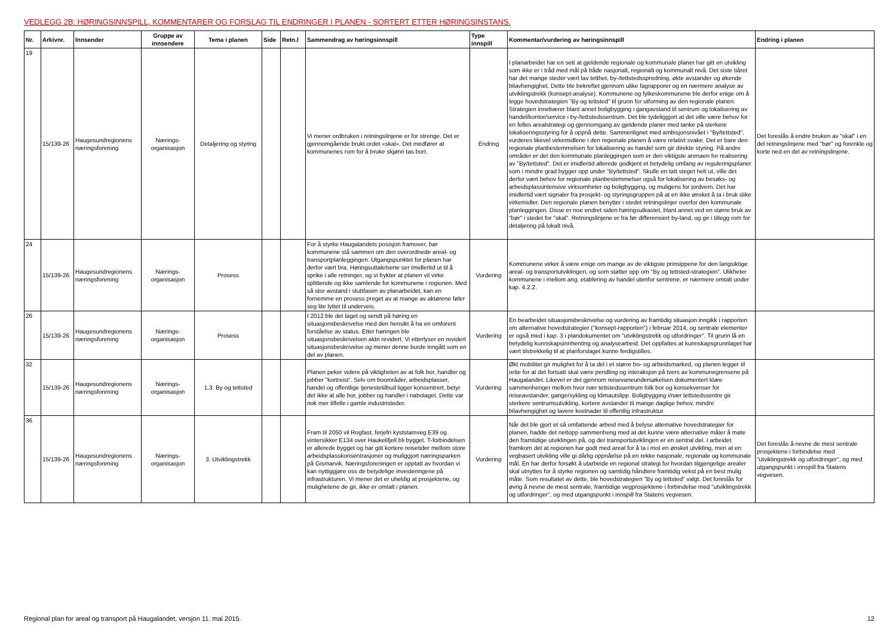VEDLEGG 2B: HØRINGSINNSPILL, KOMMENTARER OG FORSLAG TIL ENDRINGER I PLANEN - SORTERT ETTER HØRINGSINSTANS.
| Nr. | Arkivnr. | Innsender | Gruppe av innsendere | Tema i planen | Side | Retn.l | Sammendrag av høringsinnspill | Type innspill | Kommentar/vurdering av høringsinnspill | Endring i planen |
| --- | --- | --- | --- | --- | --- | --- | --- | --- | --- | --- |
| 19 | 15/139-26 | Haugesundregionens næringsforening | Nærings-organisasjon | Detaljering og styring | | | Vi mener ordbruken i retningslinjene er for strenge. Det er gjennomgående brukt ordet «skal». Det medfører at kommunenes rom for å bruke skjønn tas bort. | Endring | I planarbeidet har en sett at gjeldende regionale og kommunale planer har gitt en utvikling som ikke er i tråd med mål på både nasjonalt, regionalt og kommunalt nivå. Det siste tiåret har det mange steder vært lav tetthet, by-/tettstedsspredning, økte avstander og økende bilavhengighet. Dette ble bekreftet gjennom ulike fagrapporer og en nærmere analyse av utviklingstrekk (konsept-analyse). Kommunene og fylkeskommunene ble derfor enige om å legge hovedstrategien "By og tettsted" til grunn for utforming av den regionale planen. Strategien innebærer blant annet boligbygging i gangavstand til sentrum og lokalisering av handel/kontor/service i by-/tettstedssentrum. Det ble tydeliggjort at det ville være behov for en felles arealstrategi og gjennomgang av gjeldende planer med tanke på sterkere lokaliseringsstyring for å oppnå dette. Sammenlignet med ambisjonsnivået i "By/tettsted", vurderes likevel virkemidlene i den regionale planen å være relativt svake. Det er bare den regionale planbestemmelsen for lokalisering av handel som gir direkte styring. På andre områder er det den kommunale planleggingen som er den viktigste arenaen for realisering av "By/tettsted". Det er imidlertid allerede godkjent et betydelig omfang av reguleringsplaner som i mindre grad bygger opp under "By/tettsted". Skulle en tatt steget helt ut, ville det derfor vært behov for regionale planbestemmelser også for lokalisering av besøks- og arbeidsplassintensive virksomheter og boligbygging, og muligens for jordvern. Det har imidlertid vært signaler fra prosjekt- og styringsgruppen på at en ikke ønsket å ta i bruk slike virkemidler. Den regionale planen benytter i stedet retningslinjer overfor den kommunale planleggingen. Disse er noe endret siden høringsutkastet, blant annet ved en større bruk av "bør" i stedet for "skal". Retningslinjene er fra før differensiert by-land, og gir i tillegg rom for detaljering på lokalt nivå. | Det foreslås å endre bruken av "skal" i en del retningslinjene med "bør" og forenkle og korte ned en del av retningslinjene. |
| 24 | 15/139-26 | Haugesundregionens næringsforening | Nærings-organisasjon | Prosess | | | For å styrke Haugalandets posisjon framover, bør kommunene stå sammen om den overordnede areal- og transportplanleggingen. Utgangspunktet for planen har derfor vært bra. Høringsuttalelsene ser imidlertid ut til å sprike i alle retninger, og vi frykter at planen vil virke splittende og ikke samlende for kommunene i regionen. Med så stor avstand i sluttfasen av planarbeidet, kan en fornemme en prosess preget av at mange av aktørene føler seg lite lyttet til underveis. | Vurdering | Kommunene virker å være enige om mange av de viktigste prinsippene for den langsiktige areal- og transportutviklingen, og som støtter opp om "By og tettsted-strategien". Ulikheter kommunene i mellom ang. etablering av handel utenfor sentrene, er nærmere omtalt under kap. 4.2.2. | |
| 26 | 15/139-26 | Haugesundregionens næringsforening | Nærings-organisasjon | Prosess | | | I 2012 ble det laget og sendt på høring en situasjonsbeskrivelse med den hensikt å ha en omforent forståelse av status. Etter høringen ble situasjonsbeskrivelsen aldri revidert. Vi etterlyser en revidert situasjonsbeskrivelse og mener denne burde inngått som en del av planen. | Vurdering | En bearbeidet situasjonsbeskrivelse og vurdering av framtidig situasjon inngikk i rapporten om alternative hovedstrategier ("konsept-rapporten") i februar 2014, og sentrale elementer er også med i kap. 3 i plandokumentet om "utviklingstrekk og utfordringer". Til grunn lå en betydelig kunnskapsinnhenting og analysearbeid. Det oppfattes at kunnskapsgrunnlaget har vært tilstrekkelig til at planforslaget kunne ferdigstilles. | |
| 32 | 15/139-26 | Haugesundregionens næringsforening | Nærings-organisasjon | 1.3. By og tettsted | | | Planen peker videre på viktigheten av at folk bor, handler og jobber ”kortreist”. Selv om boområder, arbeidsplasser, handel og offentlige tjenestetilbud ligger konsentrert, betyr det ikke at alle bor, jobber og handler i nabolaget. Dette var nok mer tilfelle i gamle industristeder. | Vurdering | Økt mobilitet gir mulighet for å ta del i et større bo- og arbeidsmarked, og planen legger til rette for at det fortsatt skal være pendling og interaksjon på tvers av kommunegrensene på Haugalandet. Likevel er det gjennom reisevaneundersøkelsen dokumentert klare sammenhenger mellom hvor nær tettstedssentrum folk bor og konsekvenser for reiseavstander, gange/sykling og klimautslipp. Boligbygging i/nær tettstedssentre gir sterkere sentrumsutvikling, kortere avstander til mange daglige behov, mindre bilavhengighet og lavere kostnader til offentlig infrastruktur. | |
| 36 | 15/139-26 | Haugesundregionens næringsforening | Nærings-organisasjon | 3. Utviklingstrekk | | | Fram til 2050 vil Rogfast, ferjefri kyststamveg E39 og vintersikker E134 over Haukelifjell bli bygget. T-forbindelsen er allerede bygget og har gitt kortere reisetider mellom store arbeidsplasskonsentrasjoner og muliggjort næringsparken på Gismarvik. Næringsforeningen er opptatt av hvordan vi kan nyttiggjøre oss de betydelige investeringene på infrastrukturen. Vi mener det er uheldig at prosjektene, og mulighetene de gir, ikke er omtalt i planen. | Vurdering | Når det ble gjort et så omfattende arbeid med å belyse alternative hovedstrategier for planen, hadde det nettopp sammenheng med at det kunne være alternative måter å møte den framtidige utviklingen på, og der transportutviklingen er en sentral del. I arbeidet framkom det at regionen har godt med areal for å ta i mot en ønsket utvikling, men at en vegbasert utvikling ville gi dårlig oppnåelse på en rekke nasjonale, regionale og kommunale mål. En har derfor forsøkt å utarbeide en regional strategi for hvordan tilgjengelige arealer skal utnyttes for å styrke regionen og samtidig håndtere framtidig vekst på en best mulig måte. Som resultatet av dette, ble hovedstrategien "By og tettsted" valgt. Det foreslås for øvrig å nevne de mest sentrale, framtidige vegprosjektene i forbindelse med "utviklingstrekk og utfordringer", og med utgangspunkt i innspill fra Statens vegvesen. | Det foreslås å nevne de mest sentrale prosjektene i forbindelse med "utviklingstrekk og utfordringer", og med utgangspunkt i innspill fra Statens vegvesen. |
Regional plan for areal og transport på Haugalandet, versjon 11. mai 2015. 12